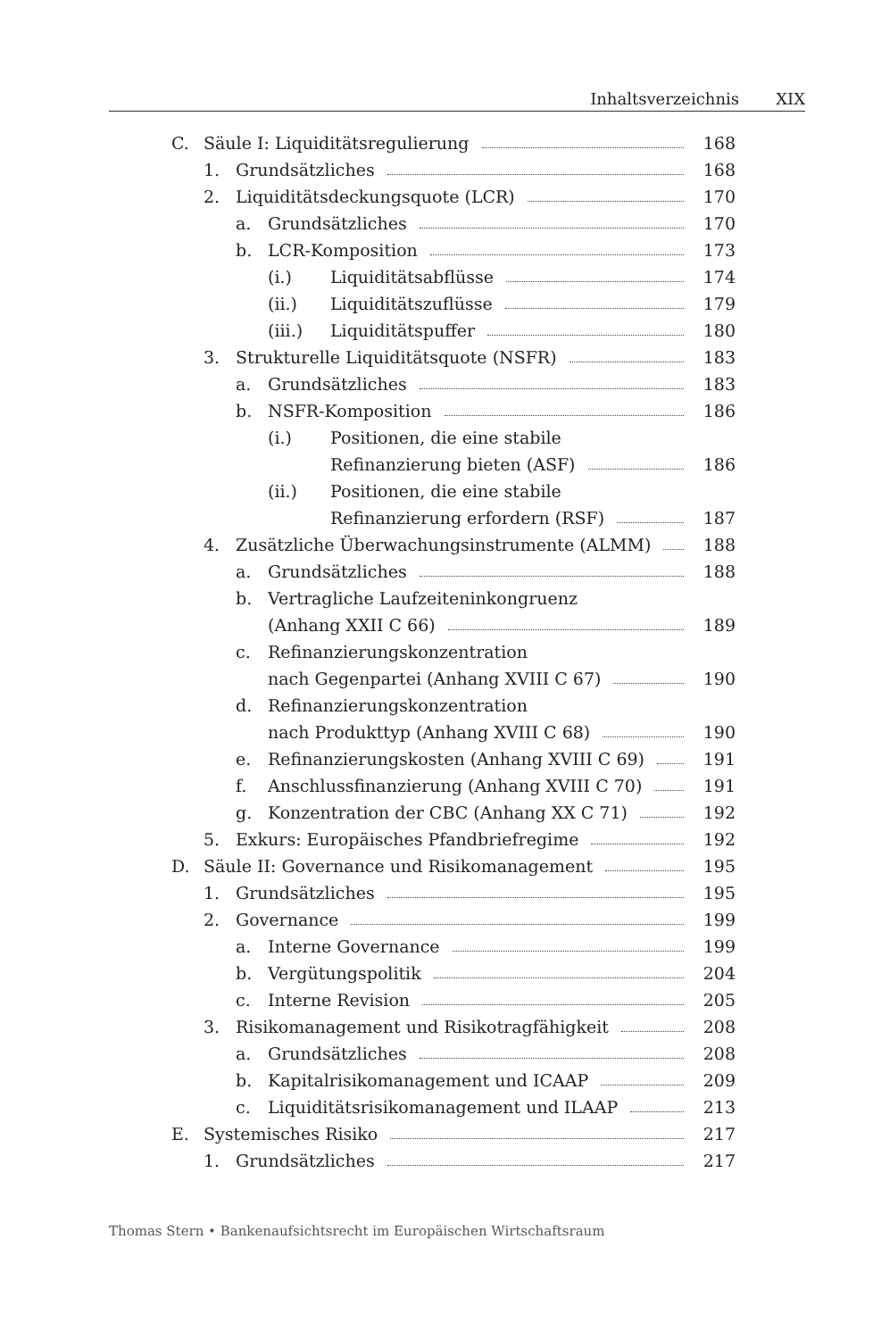Inhaltsverzeichnis XIX
C. Säule I: Liquiditätsregulierung 168
1. Grundsätzliches 168
2. Liquiditätsdeckungsquote (LCR) 170
a. Grundsätzliches 170
b. LCR-Komposition 173
(i.) Liquiditätsabflüsse 174
(ii.) Liquiditätszuflüsse 179
(iii.) Liquiditätspuffer 180
3. Strukturelle Liquiditätsquote (NSFR) 183
a. Grundsätzliches 183
b. NSFR-Komposition 186
(i.) Positionen, die eine stabile
Refinanzierung bieten (ASF) 186
(ii.) Positionen, die eine stabile
Refinanzierung erfordern (RSF) 187
4. Zusätzliche Überwachungsinstrumente (ALMM) 188
a. Grundsätzliches 188
b. Vertragliche Laufzeiteninkongruenz
(Anhang XXII C 66) 189
c. Refinanzierungskonzentration
nach Gegenpartei (Anhang XVIII C 67) 190
d. Refinanzierungskonzentration
nach Produkttyp (Anhang XVIII C 68) 190
e. Refinanzierungskosten (Anhang XVIII C 69) 191
f. Anschlussfinanzierung (Anhang XVIII C 70) 191
g. Konzentration der CBC (Anhang XX C 71) 192
5. Exkurs: Europäisches Pfandbriefregime 192
D. Säule II: Governance und Risikomanagement 195
1. Grundsätzliches 195
2. Governance 199
a. Interne Governance 199
b. Vergütungspolitik 204
c. Interne Revision 205
3. Risikomanagement und Risikotragfähigkeit 208
a. Grundsätzliches 208
b. Kapitalrisikomanagement und ICAAP 209
c. Liquiditätsrisikomanagement und ILAAP 213
E. Systemisches Risiko 217
1. Grundsätzliches 217
Thomas Stern • Bankenaufsichtsrecht im Europäischen Wirtschaftsraum